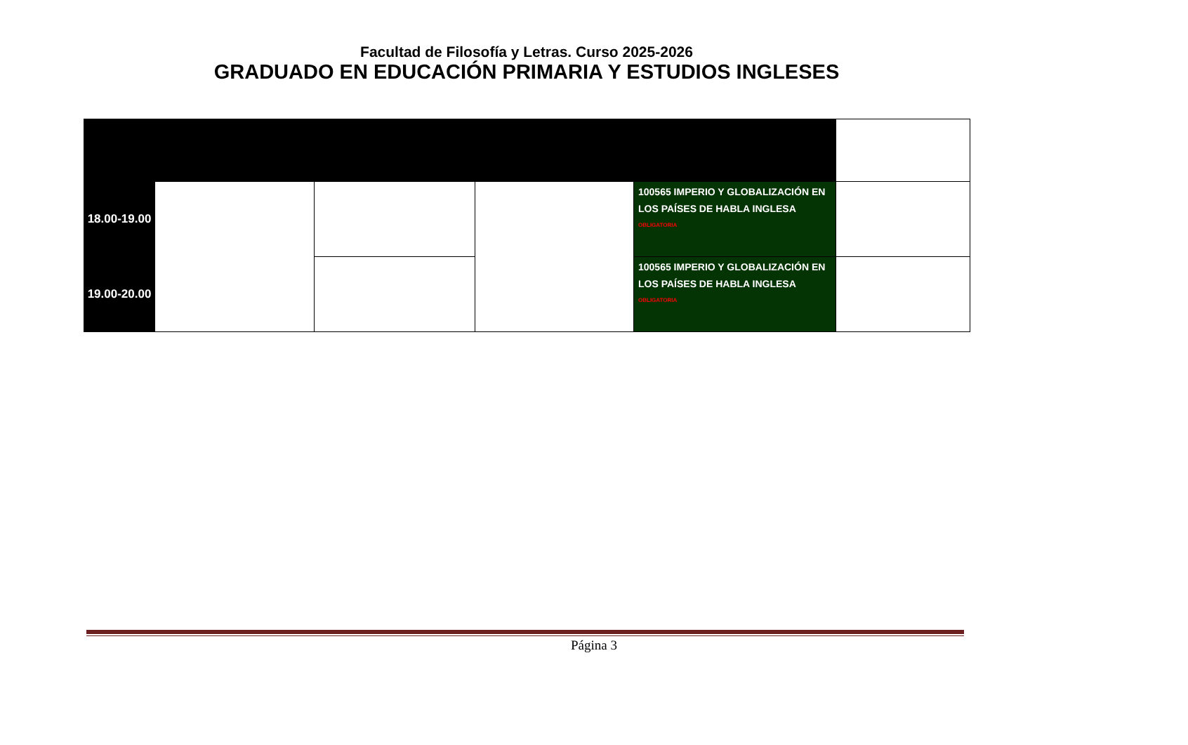Facultad de Filosofía y Letras. Curso 2025-2026
GRADUADO EN EDUCACIÓN PRIMARIA Y ESTUDIOS INGLESES
| 18.00-19.00 | | | | 100565 IMPERIO Y GLOBALIZACIÓN EN LOS PAÍSES DE HABLA INGLESA <sup>OBLIGATORIA</sup> | |
| 19.00-20.00 | | | | 100565 IMPERIO Y GLOBALIZACIÓN EN LOS PAÍSES DE HABLA INGLESA <sup>OBLIGATORIA</sup> | |
Página 3